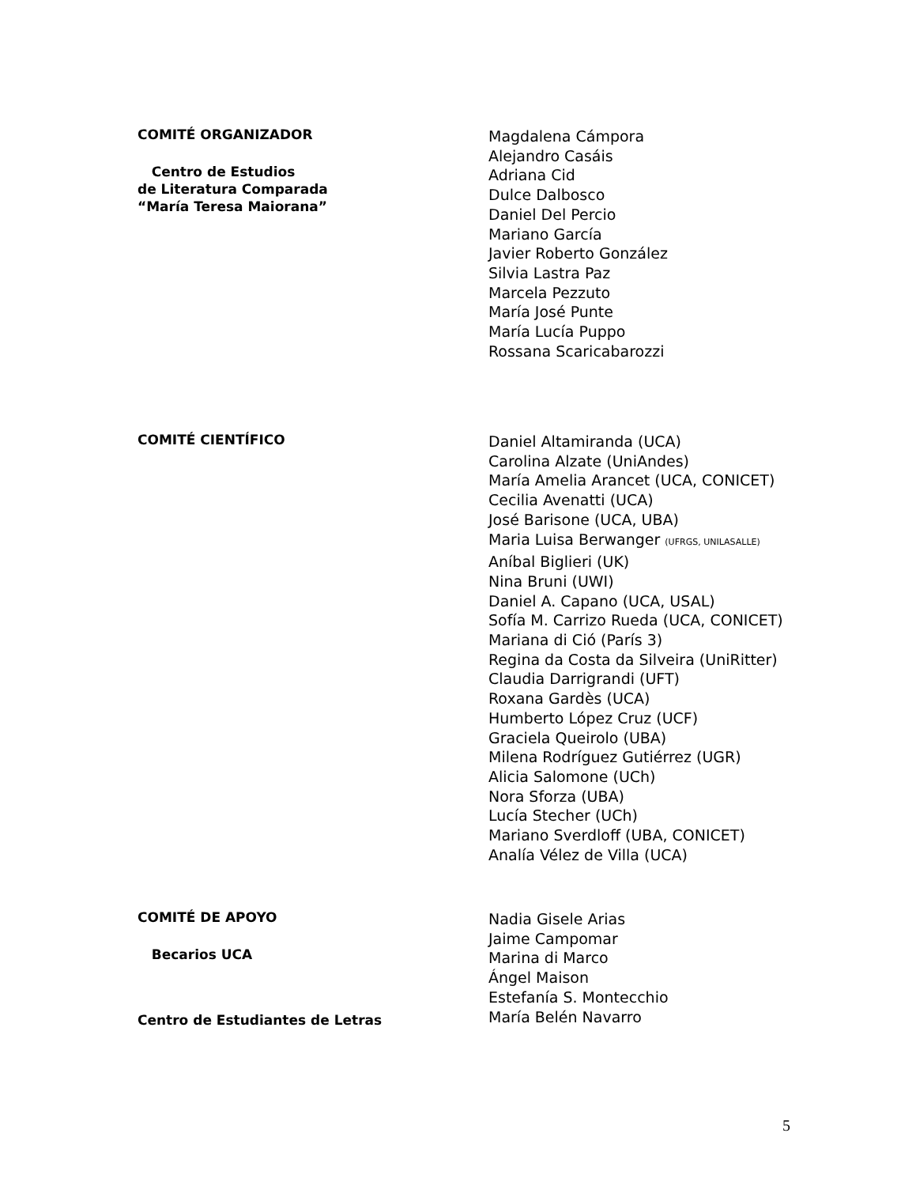COMITÉ ORGANIZADOR
Centro de Estudios
de Literatura Comparada
“María Teresa Maiorana”
Magdalena Cámpora
Alejandro Casáis
Adriana Cid
Dulce Dalbosco
Daniel Del Percio
Mariano García
Javier Roberto González
Silvia Lastra Paz
Marcela Pezzuto
María José Punte
María Lucía Puppo
Rossana Scaricabarozzi
COMITÉ CIENTÍFICO
Daniel Altamiranda (UCA)
Carolina Alzate (UniAndes)
María Amelia Arancet (UCA, CONICET)
Cecilia Avenatti (UCA)
José Barisone (UCA, UBA)
Maria Luisa Berwanger (UFRGS, UNILASALLE)
Aníbal Biglieri (UK)
Nina Bruni (UWI)
Daniel A. Capano (UCA, USAL)
Sofía M. Carrizo Rueda (UCA, CONICET)
Mariana di Ció (París 3)
Regina da Costa da Silveira (UniRitter)
Claudia Darrigrandi (UFT)
Roxana Gardès (UCA)
Humberto López Cruz (UCF)
Graciela Queirolo (UBA)
Milena Rodríguez Gutiérrez (UGR)
Alicia Salomone (UCh)
Nora Sforza (UBA)
Lucía Stecher (UCh)
Mariano Sverdloff (UBA, CONICET)
Analía Vélez de Villa (UCA)
COMITÉ DE APOYO
Becarios UCA
Centro de Estudiantes de Letras
Nadia Gisele Arias
Jaime Campomar
Marina di Marco
Ángel Maison
Estefanía S. Montecchio
María Belén Navarro
5